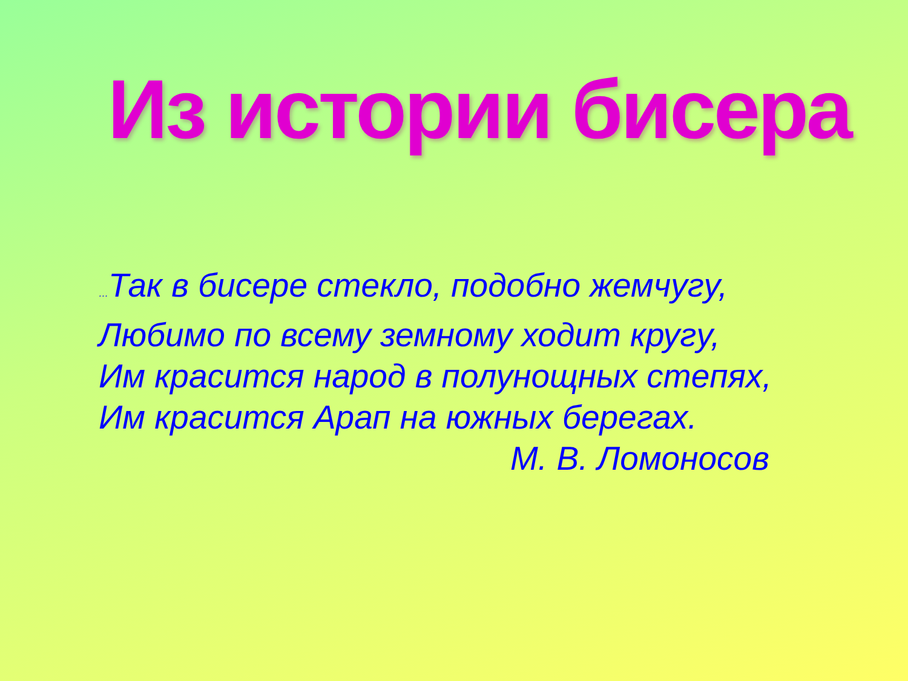Из истории бисера
…Так в бисере стекло, подобно жемчугу,
Любимо по всему земному ходит кругу,
Им красится народ в полунощных степях,
Им красится Арап на южных берегах.
М. В. Ломоносов